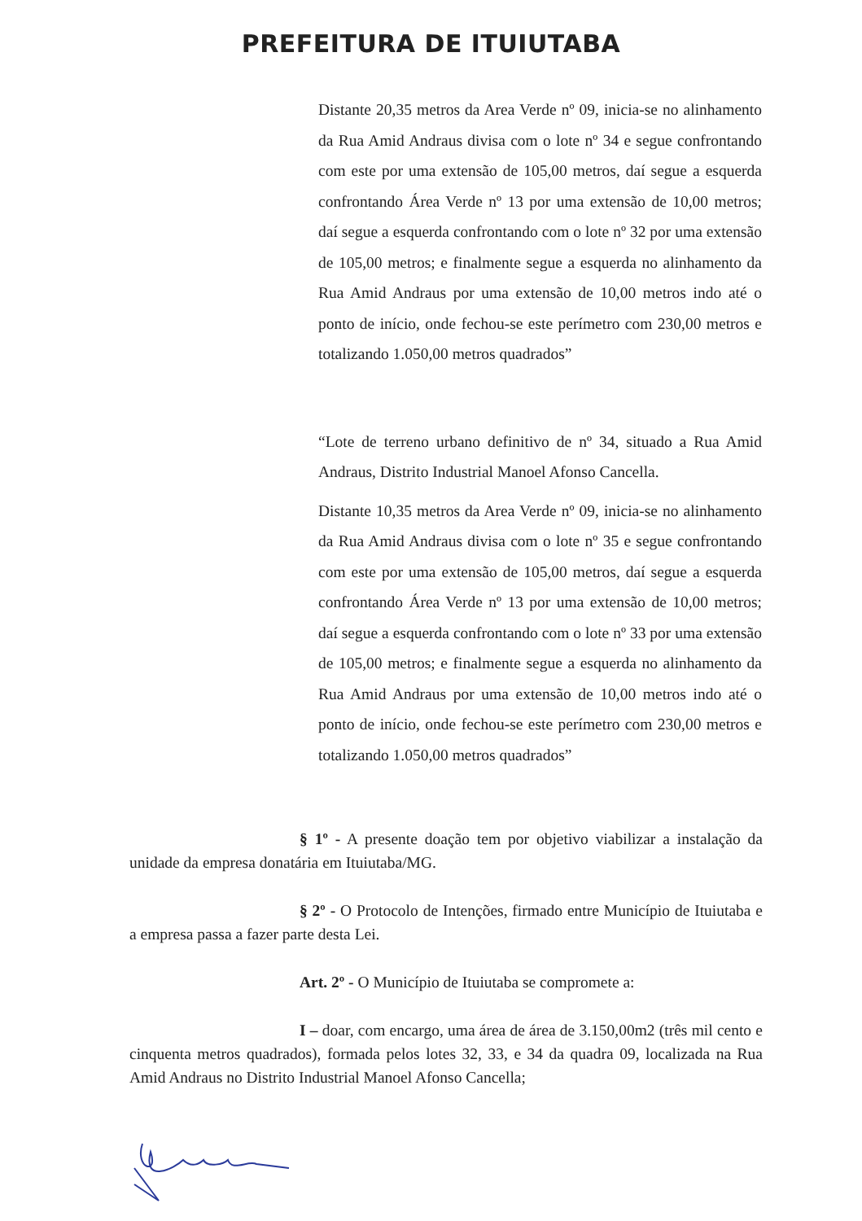PREFEITURA DE ITUIUTABA
Distante 20,35 metros da Area Verde nº 09, inicia-se no alinhamento da Rua Amid Andraus divisa com o lote nº 34 e segue confrontando com este por uma extensão de 105,00 metros, daí segue a esquerda confrontando Área Verde nº 13 por uma extensão de 10,00 metros; daí segue a esquerda confrontando com o lote nº 32 por uma extensão de 105,00 metros; e finalmente segue a esquerda no alinhamento da Rua Amid Andraus por uma extensão de 10,00 metros indo até o ponto de início, onde fechou-se este perímetro com 230,00 metros e totalizando 1.050,00 metros quadrados”
“Lote de terreno urbano definitivo de nº 34, situado a Rua Amid Andraus, Distrito Industrial Manoel Afonso Cancella.
Distante 10,35 metros da Area Verde nº 09, inicia-se no alinhamento da Rua Amid Andraus divisa com o lote nº 35 e segue confrontando com este por uma extensão de 105,00 metros, daí segue a esquerda confrontando Área Verde nº 13 por uma extensão de 10,00 metros; daí segue a esquerda confrontando com o lote nº 33 por uma extensão de 105,00 metros; e finalmente segue a esquerda no alinhamento da Rua Amid Andraus por uma extensão de 10,00 metros indo até o ponto de início, onde fechou-se este perímetro com 230,00 metros e totalizando 1.050,00 metros quadrados”
§ 1º - A presente doação tem por objetivo viabilizar a instalação da unidade da empresa donatária em Ituiutaba/MG.
§ 2º - O Protocolo de Intenções, firmado entre Município de Ituiutaba e a empresa passa a fazer parte desta Lei.
Art. 2º - O Município de Ituiutaba se compromete a:
I – doar, com encargo, uma área de área de 3.150,00m2 (três mil cento e cinquenta metros quadrados), formada pelos lotes 32, 33, e 34 da quadra 09, localizada na Rua Amid Andraus no Distrito Industrial Manoel Afonso Cancella;